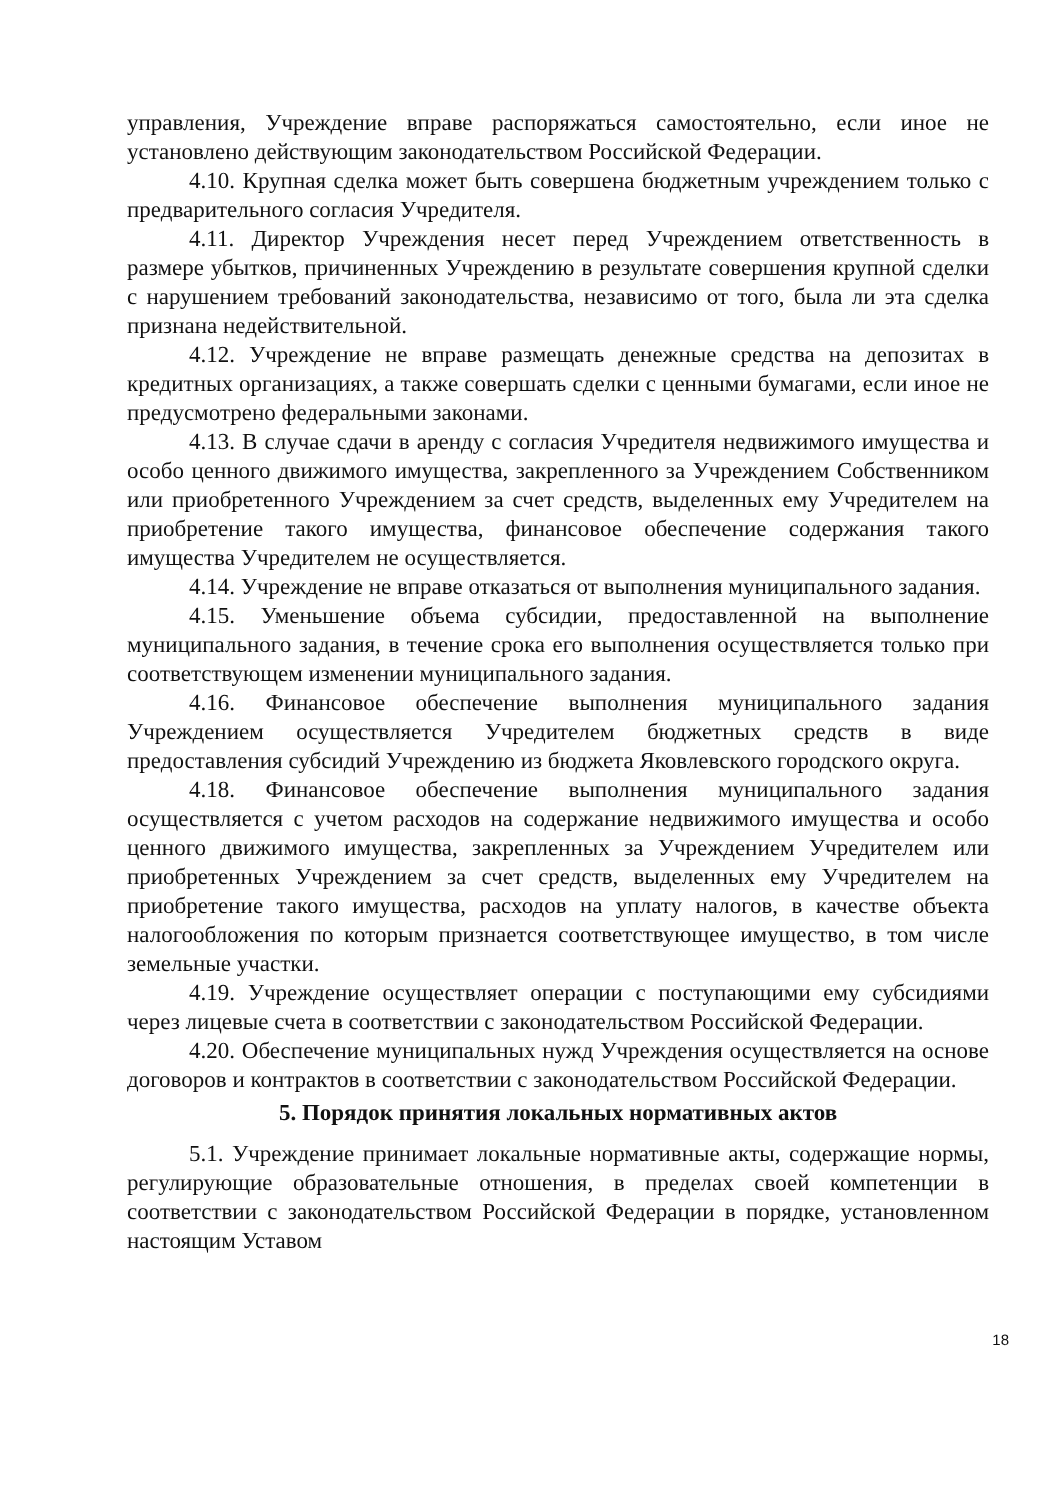управления, Учреждение вправе распоряжаться самостоятельно, если иное не установлено действующим законодательством Российской Федерации.
4.10. Крупная сделка может быть совершена бюджетным учреждением только с предварительного согласия Учредителя.
4.11. Директор Учреждения несет перед Учреждением ответственность в размере убытков, причиненных Учреждению в результате совершения крупной сделки с нарушением требований законодательства, независимо от того, была ли эта сделка признана недействительной.
4.12. Учреждение не вправе размещать денежные средства на депозитах в кредитных организациях, а также совершать сделки с ценными бумагами, если иное не предусмотрено федеральными законами.
4.13. В случае сдачи в аренду с согласия Учредителя недвижимого имущества и особо ценного движимого имущества, закрепленного за Учреждением Собственником или приобретенного Учреждением за счет средств, выделенных ему Учредителем на приобретение такого имущества, финансовое обеспечение содержания такого имущества Учредителем не осуществляется.
4.14. Учреждение не вправе отказаться от выполнения муниципального задания.
4.15. Уменьшение объема субсидии, предоставленной на выполнение муниципального задания, в течение срока его выполнения осуществляется только при соответствующем изменении муниципального задания.
4.16. Финансовое обеспечение выполнения муниципального задания Учреждением осуществляется Учредителем бюджетных средств в виде предоставления субсидий Учреждению из бюджета Яковлевского городского округа.
4.18. Финансовое обеспечение выполнения муниципального задания осуществляется с учетом расходов на содержание недвижимого имущества и особо ценного движимого имущества, закрепленных за Учреждением Учредителем или приобретенных Учреждением за счет средств, выделенных ему Учредителем на приобретение такого имущества, расходов на уплату налогов, в качестве объекта налогообложения по которым признается соответствующее имущество, в том числе земельные участки.
4.19. Учреждение осуществляет операции с поступающими ему субсидиями через лицевые счета в соответствии с законодательством Российской Федерации.
4.20. Обеспечение муниципальных нужд Учреждения осуществляется на основе договоров и контрактов в соответствии с законодательством Российской Федерации.
5. Порядок принятия локальных нормативных актов
5.1. Учреждение принимает локальные нормативные акты, содержащие нормы, регулирующие образовательные отношения, в пределах своей компетенции в соответствии с законодательством Российской Федерации в порядке, установленном настоящим Уставом
18